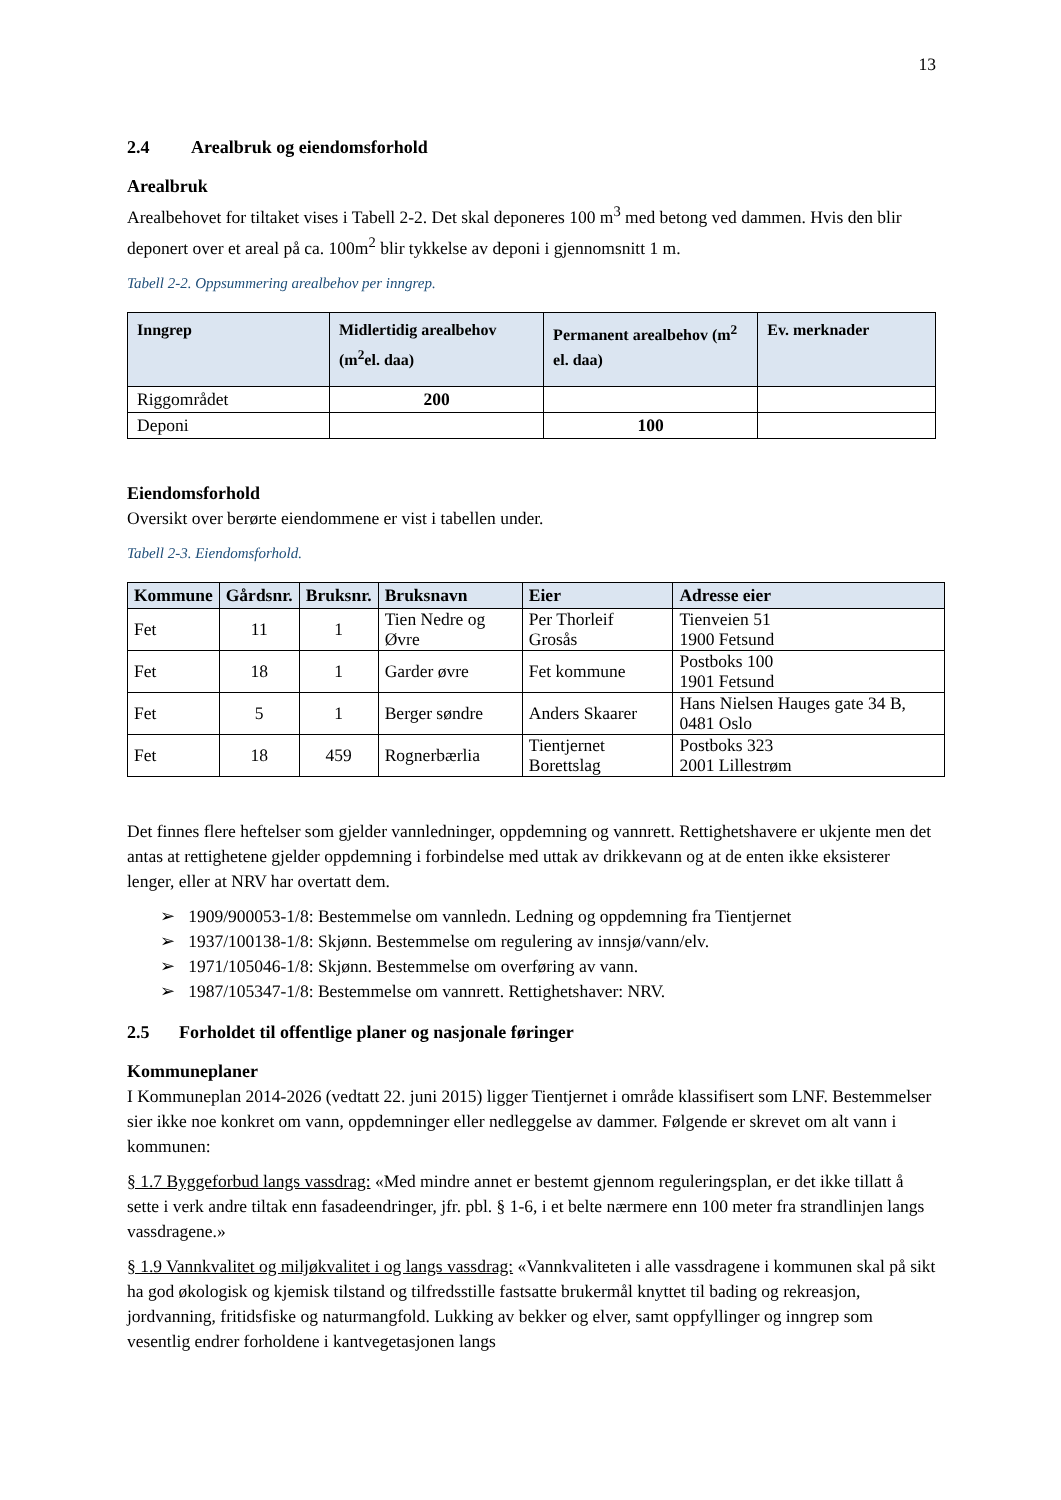13
2.4 Arealbruk og eiendomsforhold
Arealbruk
Arealbehovet for tiltaket vises i Tabell 2-2. Det skal deponeres 100 m<sup>3</sup> med betong ved dammen. Hvis den blir deponert over et areal på ca. 100m<sup>2</sup> blir tykkelse av deponi i gjennomsnitt 1 m.
Tabell 2-2. Oppsummering arealbehov per inngrep.
| Inngrep | Midlertidig arealbehov (m<sup>2</sup>el. daa) | Permanent arealbehov (m<sup>2</sup> el. daa) | Ev. merknader |
| --- | --- | --- | --- |
| Riggområdet | 200 | | |
| Deponi | | 100 | |
Eiendomsforhold
Oversikt over berørte eiendommene er vist i tabellen under.
Tabell 2-3. Eiendomsforhold.
| Kommune | Gårdsnr. | Bruksnr. | Bruksnavn | Eier | Adresse eier |
| --- | --- | --- | --- | --- | --- |
| Fet | 11 | 1 | Tien Nedre og Øvre | Per Thorleif Grosås | Tienveien 51 1900 Fetsund |
| Fet | 18 | 1 | Garder øvre | Fet kommune | Postboks 100 1901 Fetsund |
| Fet | 5 | 1 | Berger søndre | Anders Skaarer | Hans Nielsen Hauges gate 34 B, 0481 Oslo |
| Fet | 18 | 459 | Rognerbærlia | Tientjernet Borettslag | Postboks 323 2001 Lillestrøm |
Det finnes flere heftelser som gjelder vannledninger, oppdemning og vannrett. Rettighetshavere er ukjente men det antas at rettighetene gjelder oppdemning i forbindelse med uttak av drikkevann og at de enten ikke eksisterer lenger, eller at NRV har overtatt dem.
➢ 1909/900053-1/8: Bestemmelse om vannledn. Ledning og oppdemning fra Tientjernet
➢ 1937/100138-1/8: Skjønn. Bestemmelse om regulering av innsjø/vann/elv.
➢ 1971/105046-1/8: Skjønn. Bestemmelse om overføring av vann.
➢ 1987/105347-1/8: Bestemmelse om vannrett. Rettighetshaver: NRV.
2.5 Forholdet til offentlige planer og nasjonale føringer
Kommuneplaner
I Kommuneplan 2014-2026 (vedtatt 22. juni 2015) ligger Tientjernet i område klassifisert som LNF. Bestemmelser sier ikke noe konkret om vann, oppdemninger eller nedleggelse av dammer. Følgende er skrevet om alt vann i kommunen:
§ 1.7 Byggeforbud langs vassdrag: «Med mindre annet er bestemt gjennom reguleringsplan, er det ikke tillatt å sette i verk andre tiltak enn fasadeendringer, jfr. pbl. § 1-6, i et belte nærmere enn 100 meter fra strandlinjen langs vassdragene.»
§ 1.9 Vannkvalitet og miljøkvalitet i og langs vassdrag: «Vannkvaliteten i alle vassdragene i kommunen skal på sikt ha god økologisk og kjemisk tilstand og tilfredsstille fastsatte brukermål knyttet til bading og rekreasjon, jordvanning, fritidsfiske og naturmangfold. Lukking av bekker og elver, samt oppfyllinger og inngrep som vesentlig endrer forholdene i kantvegetasjonen langs